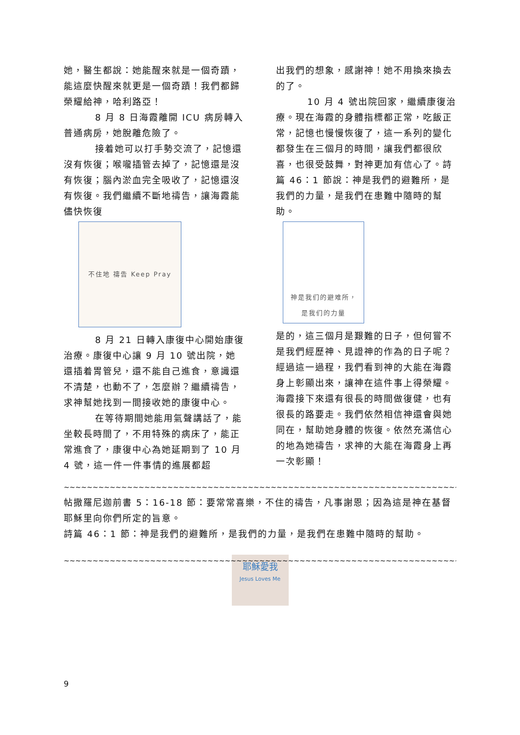她，醫生都說：她能醒來就是一個奇蹟，能這麼快醒來就更是一個奇蹟！我們都歸榮耀給神，哈利路亞！
8 月 8 日海霞離開 ICU 病房轉入普通病房，她脫離危險了。
接着她可以打手勢交流了，記憶還沒有恢復；喉嚨插管去掉了，記憶還是沒有恢復；腦內淤血完全吸收了，記憶還沒有恢復。我們繼續不斷地禱告，讓海霞能儘快恢復
不住地 禱告 Keep Pray
8 月 21 日轉入康復中心開始康復治療。康復中心讓 9 月 10 號出院，她還插着胃管兒，還不能自己進食，意識還不清楚，也動不了，怎麼辦？繼續禱告，求神幫她找到一間接收她的康復中心。
在等待期間她能用氣聲講話了，能坐較長時間了，不用特殊的病床了，能正常進食了，康復中心為她延期到了 10 月 4 號，這一件一件事情的進展都超
出我們的想象，感謝神！她不用換來換去的了。
10 月 4 號出院回家，繼續康復治療。現在海霞的身體指標都正常，吃飯正常，記憶也慢慢恢復了，這一系列的變化都發生在三個月的時間，讓我們都很欣喜，也很受鼓舞，對神更加有信心了。詩篇 46：1 節說：神是我們的避難所，是我們的力量，是我們在患難中隨時的幫助。
神是我们的避难所，
是我们的力量
是的，這三個月是艱難的日子，但何嘗不是我們經歷神、見證神的作為的日子呢？經過這一過程，我們看到神的大能在海霞身上彰顯出來，讓神在這件事上得榮耀。
海霞接下來還有很長的時間做復健，也有很長的路要走。我們依然相信神還會與她同在，幫助她身體的恢復。依然充滿信心的地為她禱告，求神的大能在海霞身上再一次彰顯！
~~~~~~~~~~~~~~~~~~~~~~~~~~~~~~~~~~~~~~~~~~~~~~~~~~~~~~~~~~~~~~~~~~~~~~~~~~~~~~~~~~~~~~~~~~~
帖撒羅尼迦前書 5：16-18 節：要常常喜樂，不住的禱告，凡事謝恩；因為這是神在基督耶穌里向你們所定的旨意。
詩篇 46：1 節：神是我們的避難所，是我們的力量，是我們在患難中隨時的幫助。
~~~~~~~~~~~~~~~~~~~~~~~~~~~~~~~~~~~~~~~~~~~~~~~~~~~~~~~~~~~~~~~~~~~~~~~~~~~~~~~~~~~~~~~~~~
耶穌愛我
Jesus Loves Me
9